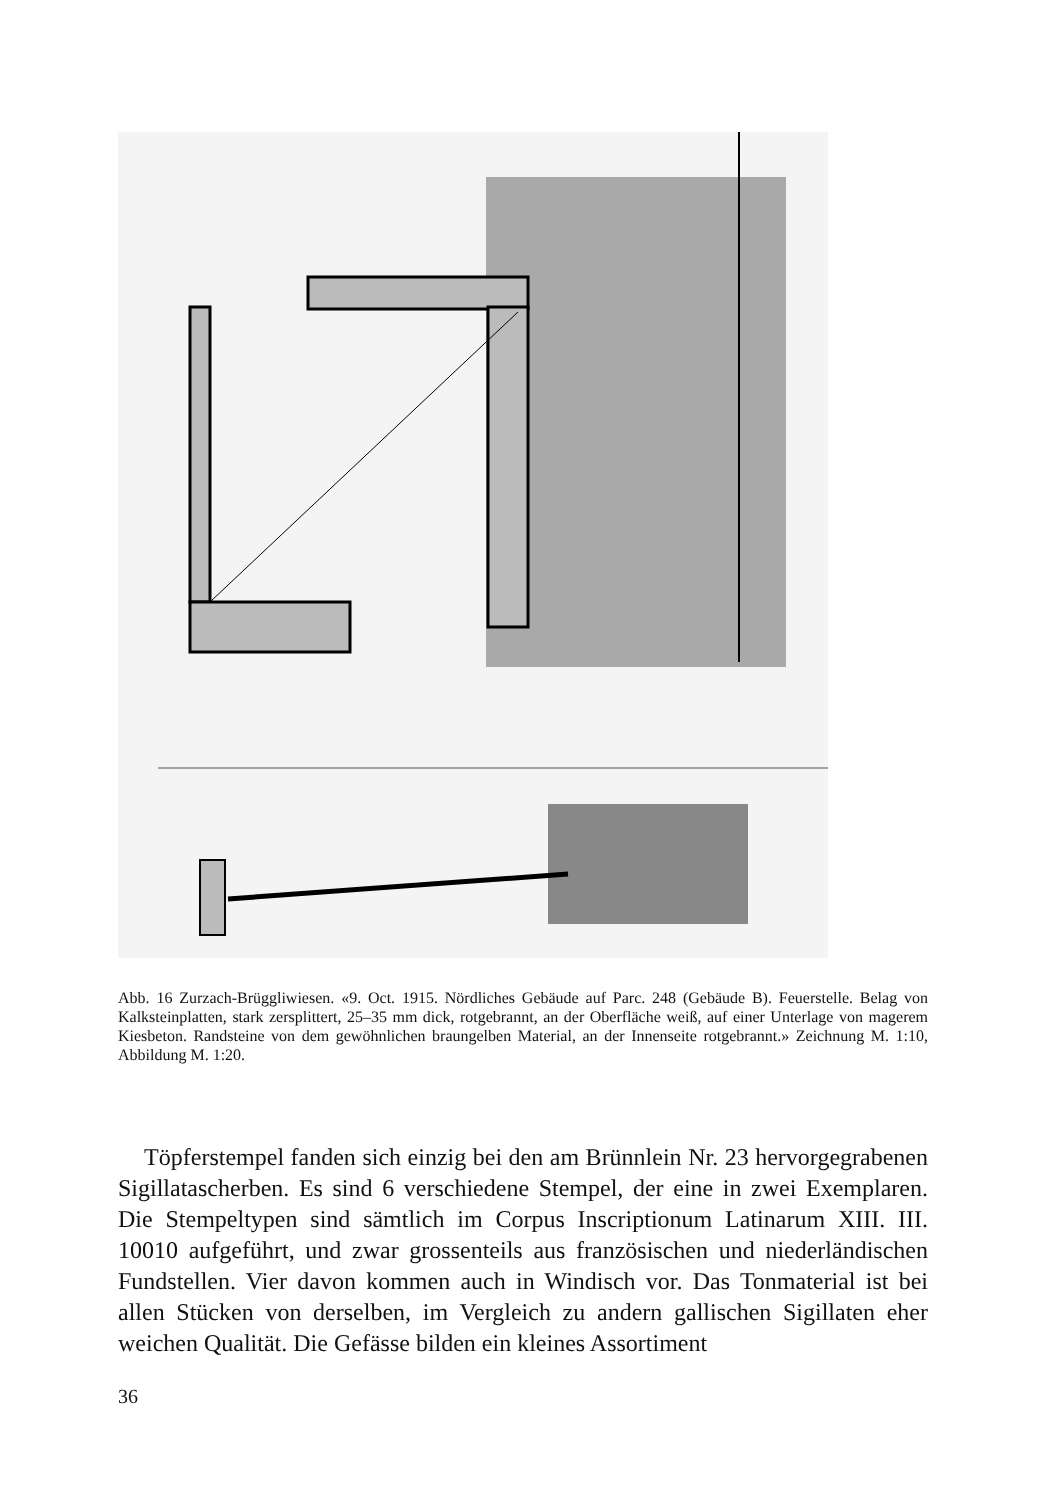Abb. 16 Zurzach-Brüggliwiesen. «9. Oct. 1915. Nördliches Gebäude auf Parc. 248 (Gebäude B). Feuerstelle. Belag von Kalksteinplatten, stark zersplittert, 25–35 mm dick, rotgebrannt, an der Oberfläche weiß, auf einer Unterlage von magerem Kiesbeton. Randsteine von dem gewöhnlichen braungelben Material, an der Innenseite rotgebrannt.» Zeichnung M. 1:10, Abbildung M. 1:20.
Töpferstempel fanden sich einzig bei den am Brünnlein Nr. 23 hervorgegrabenen Sigillatascherben. Es sind 6 verschiedene Stempel, der eine in zwei Exemplaren. Die Stempeltypen sind sämtlich im Corpus Inscriptionum Latinarum XIII. III. 10010 aufgeführt, und zwar grossenteils aus französischen und niederländischen Fundstellen. Vier davon kommen auch in Windisch vor. Das Tonmaterial ist bei allen Stücken von derselben, im Vergleich zu andern gallischen Sigillaten eher weichen Qualität. Die Gefässe bilden ein kleines Assortiment
36